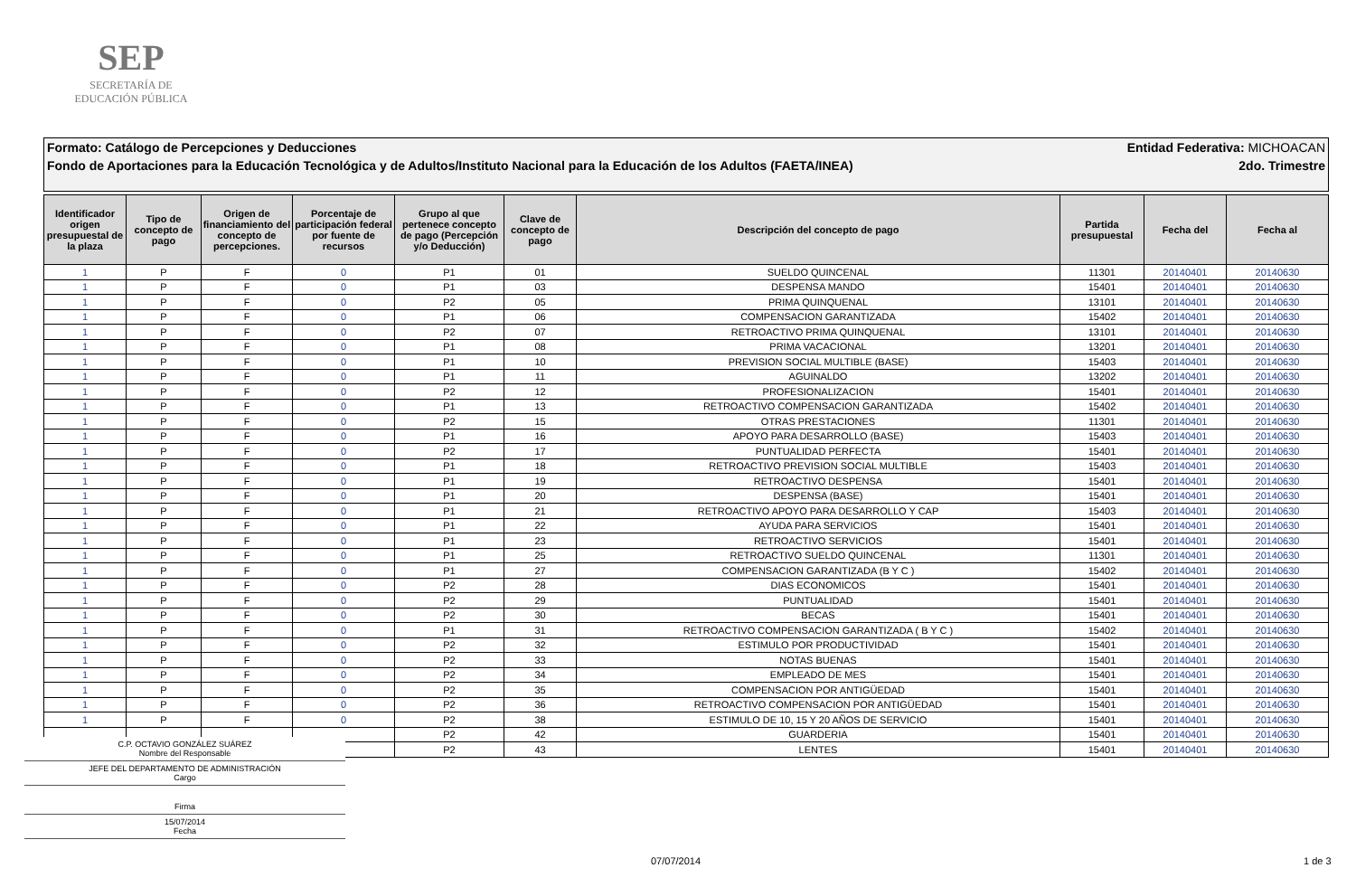SEP
SECRETARÍA DE
EDUCACIÓN PÚBLICA
Formato: Catálogo de Percepciones y Deducciones Entidad Federativa: MICHOACAN
Fondo de Aportaciones para la Educación Tecnológica y de Adultos/Instituto Nacional para la Educación de los Adultos (FAETA/INEA) 2do. Trimestre
| Identificador origen presupuestal de la plaza | Tipo de concepto de pago | Origen de financiamiento del concepto de percepciones. | Porcentaje de participación federal por fuente de recursos | Grupo al que pertenece concepto de pago (Percepción y/o Deducción) | Clave de concepto de pago | Descripción del concepto de pago | Partida presupuestal | Fecha del | Fecha al |
| --- | --- | --- | --- | --- | --- | --- | --- | --- | --- |
| 1 | P | F | 0 | P1 | 01 | SUELDO QUINCENAL | 11301 | 20140401 | 20140630 |
| 1 | P | F | 0 | P1 | 03 | DESPENSA MANDO | 15401 | 20140401 | 20140630 |
| 1 | P | F | 0 | P2 | 05 | PRIMA QUINQUENAL | 13101 | 20140401 | 20140630 |
| 1 | P | F | 0 | P1 | 06 | COMPENSACION GARANTIZADA | 15402 | 20140401 | 20140630 |
| 1 | P | F | 0 | P2 | 07 | RETROACTIVO PRIMA QUINQUENAL | 13101 | 20140401 | 20140630 |
| 1 | P | F | 0 | P1 | 08 | PRIMA VACACIONAL | 13201 | 20140401 | 20140630 |
| 1 | P | F | 0 | P1 | 10 | PREVISION SOCIAL MULTIBLE (BASE) | 15403 | 20140401 | 20140630 |
| 1 | P | F | 0 | P1 | 11 | AGUINALDO | 13202 | 20140401 | 20140630 |
| 1 | P | F | 0 | P2 | 12 | PROFESIONALIZACION | 15401 | 20140401 | 20140630 |
| 1 | P | F | 0 | P1 | 13 | RETROACTIVO COMPENSACION GARANTIZADA | 15402 | 20140401 | 20140630 |
| 1 | P | F | 0 | P2 | 15 | OTRAS PRESTACIONES | 11301 | 20140401 | 20140630 |
| 1 | P | F | 0 | P1 | 16 | APOYO PARA DESARROLLO (BASE) | 15403 | 20140401 | 20140630 |
| 1 | P | F | 0 | P2 | 17 | PUNTUALIDAD PERFECTA | 15401 | 20140401 | 20140630 |
| 1 | P | F | 0 | P1 | 18 | RETROACTIVO PREVISION SOCIAL MULTIBLE | 15403 | 20140401 | 20140630 |
| 1 | P | F | 0 | P1 | 19 | RETROACTIVO DESPENSA | 15401 | 20140401 | 20140630 |
| 1 | P | F | 0 | P1 | 20 | DESPENSA (BASE) | 15401 | 20140401 | 20140630 |
| 1 | P | F | 0 | P1 | 21 | RETROACTIVO APOYO PARA DESARROLLO Y CAP | 15403 | 20140401 | 20140630 |
| 1 | P | F | 0 | P1 | 22 | AYUDA PARA SERVICIOS | 15401 | 20140401 | 20140630 |
| 1 | P | F | 0 | P1 | 23 | RETROACTIVO SERVICIOS | 15401 | 20140401 | 20140630 |
| 1 | P | F | 0 | P1 | 25 | RETROACTIVO SUELDO QUINCENAL | 11301 | 20140401 | 20140630 |
| 1 | P | F | 0 | P1 | 27 | COMPENSACION GARANTIZADA (B Y C ) | 15402 | 20140401 | 20140630 |
| 1 | P | F | 0 | P2 | 28 | DIAS ECONOMICOS | 15401 | 20140401 | 20140630 |
| 1 | P | F | 0 | P2 | 29 | PUNTUALIDAD | 15401 | 20140401 | 20140630 |
| 1 | P | F | 0 | P2 | 30 | BECAS | 15401 | 20140401 | 20140630 |
| 1 | P | F | 0 | P1 | 31 | RETROACTIVO COMPENSACION GARANTIZADA ( B Y C ) | 15402 | 20140401 | 20140630 |
| 1 | P | F | 0 | P2 | 32 | ESTIMULO POR PRODUCTIVIDAD | 15401 | 20140401 | 20140630 |
| 1 | P | F | 0 | P2 | 33 | NOTAS BUENAS | 15401 | 20140401 | 20140630 |
| 1 | P | F | 0 | P2 | 34 | EMPLEADO DE MES | 15401 | 20140401 | 20140630 |
| 1 | P | F | 0 | P2 | 35 | COMPENSACION POR ANTIGÜEDAD | 15401 | 20140401 | 20140630 |
| 1 | P | F | 0 | P2 | 36 | RETROACTIVO COMPENSACION POR ANTIGÜEDAD | 15401 | 20140401 | 20140630 |
| 1 | P | F | 0 | P2 | 38 | ESTIMULO DE 10, 15 Y 20 AÑOS DE SERVICIO | 15401 | 20140401 | 20140630 |
| | | | | P2 | 42 | GUARDERIA | 15401 | 20140401 | 20140630 |
| | | | | P2 | 43 | LENTES | 15401 | 20140401 | 20140630 |
C.P. OCTAVIO GONZÁLEZ SUÁREZ
Nombre del Responsable
JEFE DEL DEPARTAMENTO DE ADMINISTRACIÓN
Cargo
Firma
15/07/2014
Fecha
07/07/2014 1 de 3